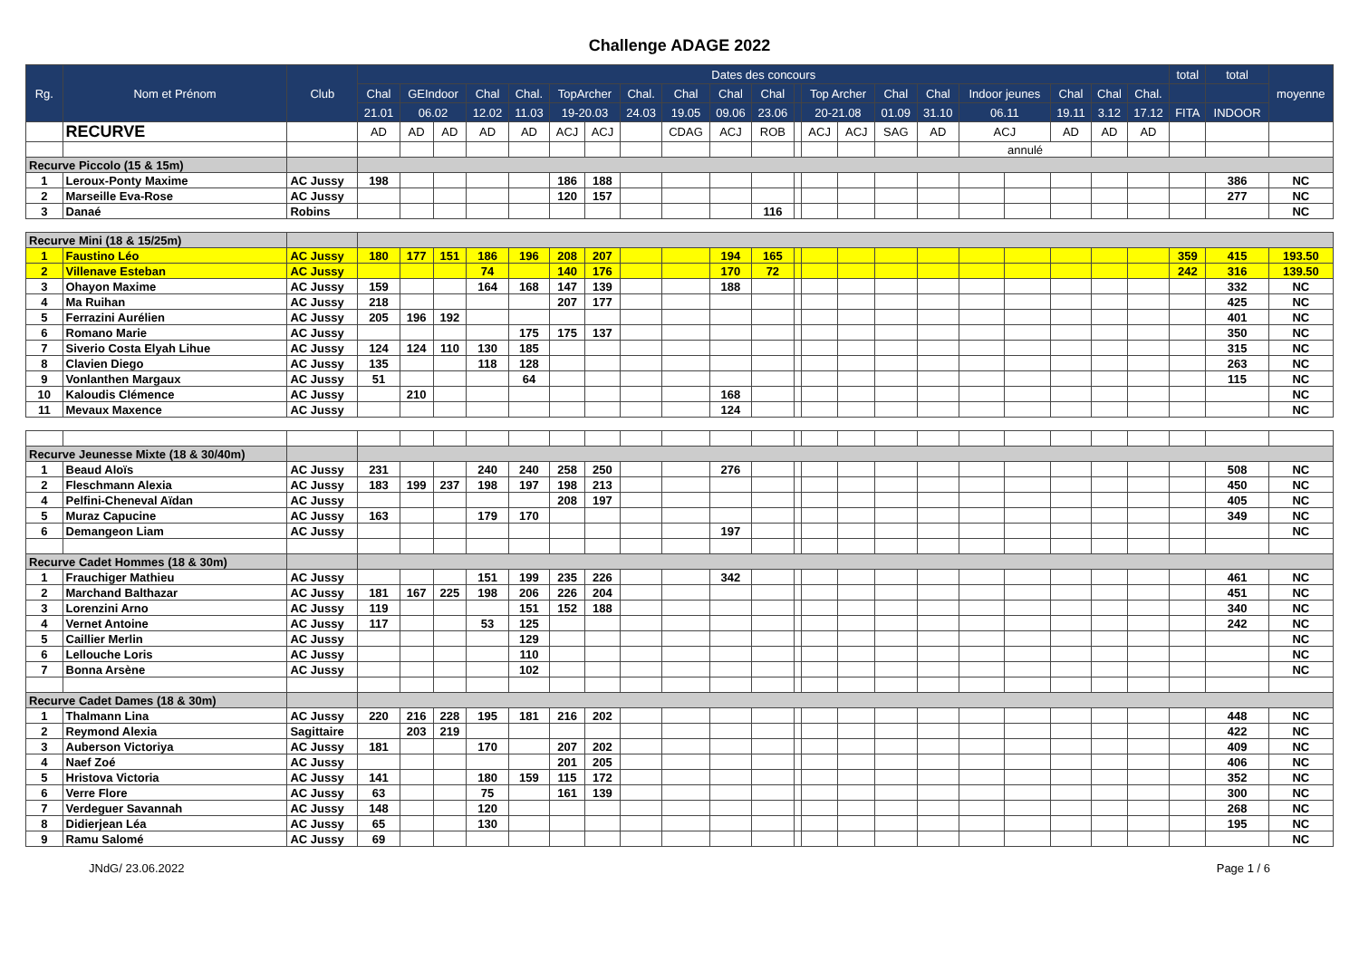Challenge ADAGE 2022
| Rg. | Nom et Prénom | Club | Dates des concours | | | | | | | | | | | | | | | | | | | | | total | total | moyenne |
| --- | --- | --- | --- | --- | --- | --- | --- | --- | --- | --- | --- | --- | --- | --- | --- | --- | --- | --- | --- | --- | --- | --- | --- | --- | --- | --- |
| | | | Chal | GEIndoor | | Chal | Chal. | TopArcher | | Chal. | Chal | Chal | Chal | | Top Archer | | Chal | Chal | Indoor jeunes | | Chal | Chal | Chal. | | | |
| | | | 21.01 | 06.02 | | 12.02 | 11.03 | 19-20.03 | | 24.03 | 19.05 | 09.06 | 23.06 | | 20-21.08 | | 01.09 | 31.10 | 06.11 | | 19.11 | 3.12 | 17.12 | FITA | INDOOR | |
| | RECURVE | | AD | AD | AD | AD | AD | ACJ | ACJ | | CDAG | ACJ | ROB | | ACJ | ACJ | SAG | AD | ACJ | | AD | AD | AD | | | |
| | | | | | | | | | | | | | | | | | | | annulé | | | | | | | |
| Recurve Piccolo (15 & 15m) | | | | | | | | | | | | | | | | | | | | | | | | | | |
| 1 | Leroux-Ponty Maxime | AC Jussy | 198 | | | | | 186 | 188 | | | | | | | | | | | | | | | | 386 | NC |
| 2 | Marseille Eva-Rose | AC Jussy | | | | | | 120 | 157 | | | | | | | | | | | | | | | | 277 | NC |
| 3 | Danaé | Robins | | | | | | | | | | | 116 | | | | | | | | | | | | | NC |
| Recurve Mini (18 & 15/25m) | | | | | | | | | | | | | | | | | | | | | | | | | | |
| 1 | Faustino Léo | AC Jussy | 180 | 177 | 151 | 186 | 196 | 208 | 207 | | | 194 | 165 | | | | | | | | | | | 359 | 415 | 193.50 |
| 2 | Villenave Esteban | AC Jussy | | | | 74 | | 140 | 176 | | | 170 | 72 | | | | | | | | | | | 242 | 316 | 139.50 |
| 3 | Ohayon Maxime | AC Jussy | 159 | | | 164 | 168 | 147 | 139 | | | 188 | | | | | | | | | | | | | 332 | NC |
| 4 | Ma Ruihan | AC Jussy | 218 | | | | | 207 | 177 | | | | | | | | | | | | | | | | 425 | NC |
| 5 | Ferrazini Aurélien | AC Jussy | 205 | 196 | 192 | | | | | | | | | | | | | | | | | | | | 401 | NC |
| 6 | Romano Marie | AC Jussy | | | | | 175 | 175 | 137 | | | | | | | | | | | | | | | | 350 | NC |
| 7 | Siverio Costa Elyah Lihue | AC Jussy | 124 | 124 | 110 | 130 | 185 | | | | | | | | | | | | | | | | | | 315 | NC |
| 8 | Clavien Diego | AC Jussy | 135 | | | 118 | 128 | | | | | | | | | | | | | | | | | | 263 | NC |
| 9 | Vonlanthen Margaux | AC Jussy | 51 | | | | 64 | | | | | | | | | | | | | | | | | | 115 | NC |
| 10 | Kaloudis Clémence | AC Jussy | | 210 | | | | | | | | 168 | | | | | | | | | | | | | | NC |
| 11 | Mevaux Maxence | AC Jussy | | | | | | | | | | 124 | | | | | | | | | | | | | | NC |
| Recurve Jeunesse Mixte (18 & 30/40m) | | | | | | | | | | | | | | | | | | | | | | | | | | |
| 1 | Beaud Aloïs | AC Jussy | 231 | | | 240 | 240 | 258 | 250 | | | 276 | | | | | | | | | | | | | 508 | NC |
| 2 | Fleschmann Alexia | AC Jussy | 183 | 199 | 237 | 198 | 197 | 198 | 213 | | | | | | | | | | | | | | | | 450 | NC |
| 4 | Pelfini-Cheneval Aïdan | AC Jussy | | | | | | 208 | 197 | | | | | | | | | | | | | | | | 405 | NC |
| 5 | Muraz Capucine | AC Jussy | 163 | | | 179 | 170 | | | | | | | | | | | | | | | | | | 349 | NC |
| 6 | Demangeon Liam | AC Jussy | | | | | | | | | | 197 | | | | | | | | | | | | | | NC |
| Recurve Cadet Hommes (18 & 30m) | | | | | | | | | | | | | | | | | | | | | | | | | | |
| 1 | Frauchiger Mathieu | AC Jussy | | | | 151 | 199 | 235 | 226 | | | 342 | | | | | | | | | | | | | 461 | NC |
| 2 | Marchand Balthazar | AC Jussy | 181 | 167 | 225 | 198 | 206 | 226 | 204 | | | | | | | | | | | | | | | | 451 | NC |
| 3 | Lorenzini Arno | AC Jussy | 119 | | | | 151 | 152 | 188 | | | | | | | | | | | | | | | | 340 | NC |
| 4 | Vernet Antoine | AC Jussy | 117 | | | 53 | 125 | | | | | | | | | | | | | | | | | | 242 | NC |
| 5 | Caillier Merlin | AC Jussy | | | | | 129 | | | | | | | | | | | | | | | | | | | NC |
| 6 | Lellouche Loris | AC Jussy | | | | | 110 | | | | | | | | | | | | | | | | | | | NC |
| 7 | Bonna Arsène | AC Jussy | | | | | 102 | | | | | | | | | | | | | | | | | | | NC |
| Recurve Cadet Dames (18 & 30m) | | | | | | | | | | | | | | | | | | | | | | | | | | |
| 1 | Thalmann Lina | AC Jussy | 220 | 216 | 228 | 195 | 181 | 216 | 202 | | | | | | | | | | | | | | | | 448 | NC |
| 2 | Reymond Alexia | Sagittaire | | 203 | 219 | | | | | | | | | | | | | | | | | | | | 422 | NC |
| 3 | Auberson Victoriya | AC Jussy | 181 | | | 170 | | 207 | 202 | | | | | | | | | | | | | | | | 409 | NC |
| 4 | Naef Zoé | AC Jussy | | | | | | 201 | 205 | | | | | | | | | | | | | | | | 406 | NC |
| 5 | Hristova Victoria | AC Jussy | 141 | | | 180 | 159 | 115 | 172 | | | | | | | | | | | | | | | | 352 | NC |
| 6 | Verre Flore | AC Jussy | 63 | | | 75 | | 161 | 139 | | | | | | | | | | | | | | | | 300 | NC |
| 7 | Verdeguer Savannah | AC Jussy | 148 | | | 120 | | | | | | | | | | | | | | | | | | | 268 | NC |
| 8 | Didierjean Léa | AC Jussy | 65 | | | 130 | | | | | | | | | | | | | | | | | | | 195 | NC |
| 9 | Ramu Salomé | AC Jussy | 69 | | | | | | | | | | | | | | | | | | | | | | | NC |
JNdG/ 23.06.2022 Page 1 / 6